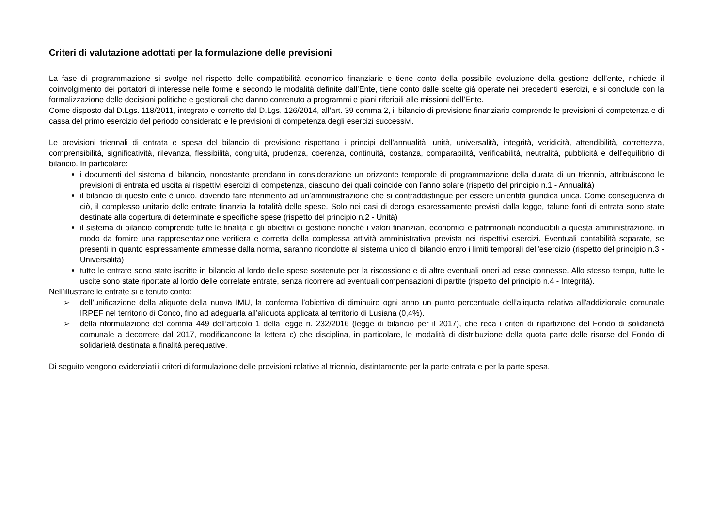Criteri di valutazione adottati per la formulazione delle previsioni
La fase di programmazione si svolge nel rispetto delle compatibilità economico finanziarie e tiene conto della possibile evoluzione della gestione dell’ente, richiede il coinvolgimento dei portatori di interesse nelle forme e secondo le modalità definite dall’Ente, tiene conto dalle scelte già operate nei precedenti esercizi, e si conclude con la formalizzazione delle decisioni politiche e gestionali che danno contenuto a programmi e piani riferibili alle missioni dell’Ente.
Come disposto dal D.Lgs. 118/2011, integrato e corretto dal D.Lgs. 126/2014, all’art. 39 comma 2, il bilancio di previsione finanziario comprende le previsioni di competenza e di cassa del primo esercizio del periodo considerato e le previsioni di competenza degli esercizi successivi.
Le previsioni triennali di entrata e spesa del bilancio di previsione rispettano i principi dell'annualità, unità, universalità, integrità, veridicità, attendibilità, correttezza, comprensibilità, significatività, rilevanza, flessibilità, congruità, prudenza, coerenza, continuità, costanza, comparabilità, verificabilità, neutralità, pubblicità e dell'equilibrio di bilancio. In particolare:
i documenti del sistema di bilancio, nonostante prendano in considerazione un orizzonte temporale di programmazione della durata di un triennio, attribuiscono le previsioni di entrata ed uscita ai rispettivi esercizi di competenza, ciascuno dei quali coincide con l'anno solare (rispetto del principio n.1 - Annualità)
il bilancio di questo ente è unico, dovendo fare riferimento ad un’amministrazione che si contraddistingue per essere un’entità giuridica unica. Come conseguenza di ciò, il complesso unitario delle entrate finanzia la totalità delle spese. Solo nei casi di deroga espressamente previsti dalla legge, talune fonti di entrata sono state destinate alla copertura di determinate e specifiche spese (rispetto del principio n.2 - Unità)
il sistema di bilancio comprende tutte le finalità e gli obiettivi di gestione nonché i valori finanziari, economici e patrimoniali riconducibili a questa amministrazione, in modo da fornire una rappresentazione veritiera e corretta della complessa attività amministrativa prevista nei rispettivi esercizi. Eventuali contabilità separate, se presenti in quanto espressamente ammesse dalla norma, saranno ricondotte al sistema unico di bilancio entro i limiti temporali dell'esercizio (rispetto del principio n.3 - Universalità)
tutte le entrate sono state iscritte in bilancio al lordo delle spese sostenute per la riscossione e di altre eventuali oneri ad esse connesse. Allo stesso tempo, tutte le uscite sono state riportate al lordo delle correlate entrate, senza ricorrere ad eventuali compensazioni di partite (rispetto del principio n.4 - Integrità).
Nell’illustrare le entrate si è tenuto conto:
➢ dell’unificazione della aliquote della nuova IMU, la conferma l’obiettivo di diminuire ogni anno un punto percentuale dell’aliquota relativa all’addizionale comunale IRPEF nel territorio di Conco, fino ad adeguarla all’aliquota applicata al territorio di Lusiana (0,4%).
➢ della riformulazione del comma 449 dell’articolo 1 della legge n. 232/2016 (legge di bilancio per il 2017), che reca i criteri di ripartizione del Fondo di solidarietà comunale a decorrere dal 2017, modificandone la lettera c) che disciplina, in particolare, le modalità di distribuzione della quota parte delle risorse del Fondo di solidarietà destinata a finalità perequative.
Di seguito vengono evidenziati i criteri di formulazione delle previsioni relative al triennio, distintamente per la parte entrata e per la parte spesa.